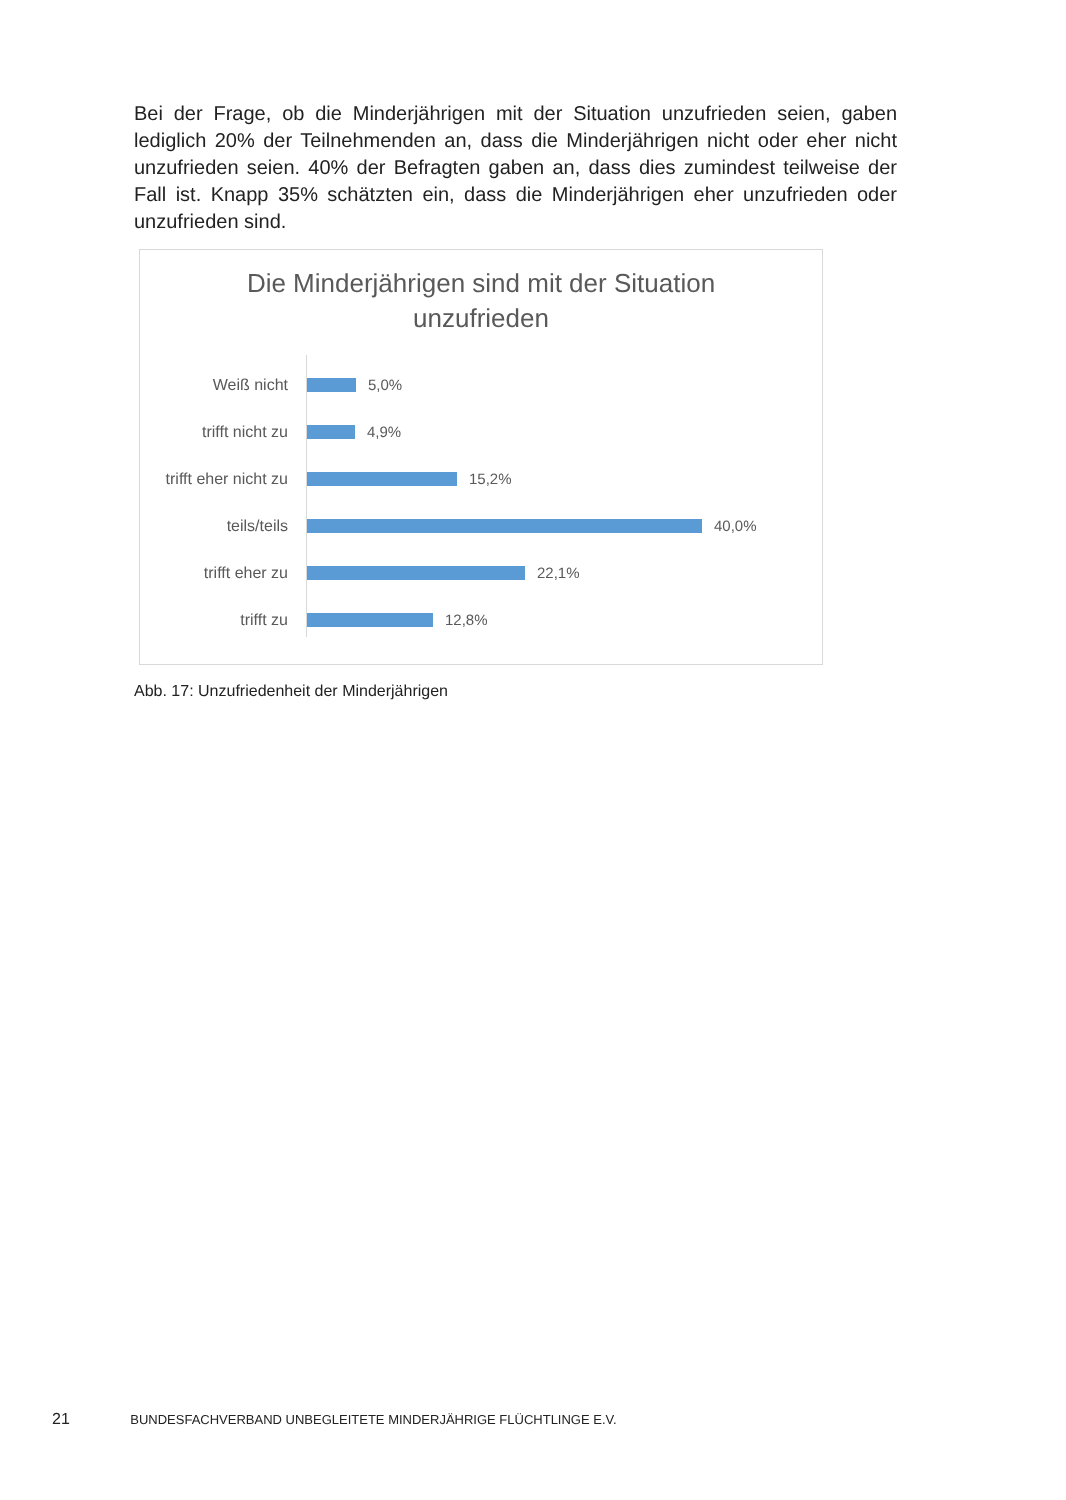Bei der Frage, ob die Minderjährigen mit der Situation unzufrieden seien, gaben lediglich 20% der Teilnehmenden an, dass die Minderjährigen nicht oder eher nicht unzufrieden seien. 40% der Befragten gaben an, dass dies zumindest teilweise der Fall ist. Knapp 35% schätzten ein, dass die Minderjährigen eher unzufrieden oder unzufrieden sind.
Die Minderjährigen sind mit der Situation
unzufrieden
Weiß nicht 5,0%
trifft nicht zu 4,9%
trifft eher nicht zu
15,2%
teils/teils 40,0%
trifft eher zu 22,1%
trifft zu 12,8%
Abb. 17: Unzufriedenheit der Minderjährigen
21 BUNDESFACHVERBAND UNBEGLEITETE MINDERJÄHRIGE FLÜCHTLINGE E.V.